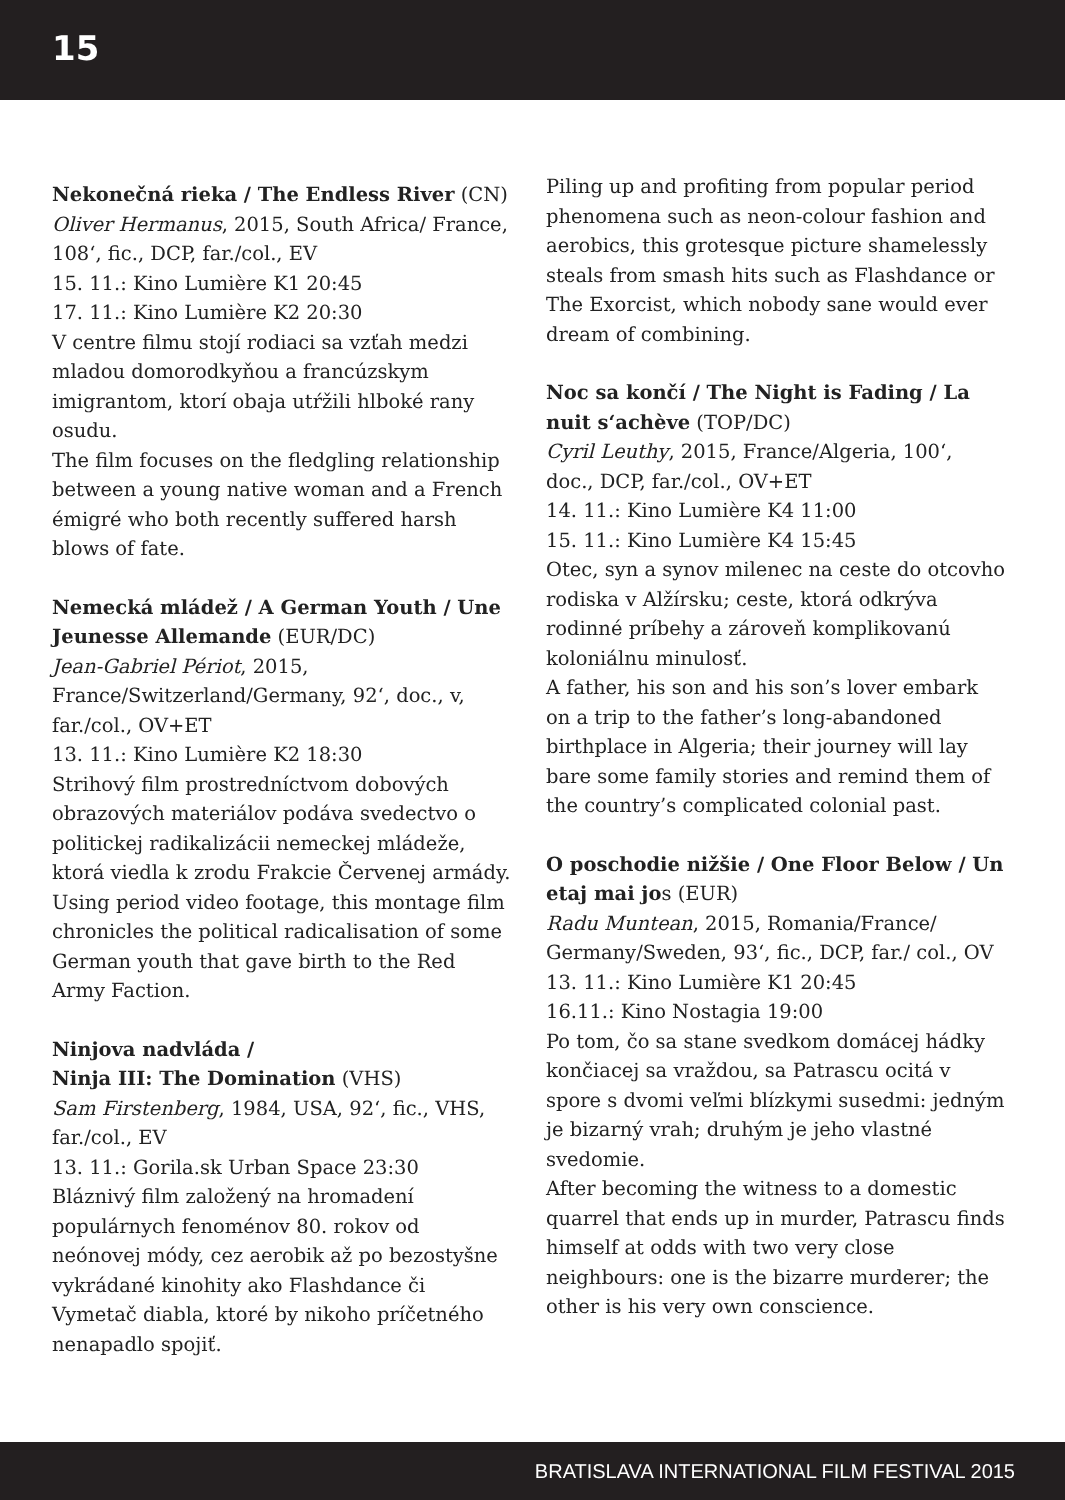15
Nekonečná rieka / The Endless River (CN)
Oliver Hermanus, 2015, South Africa/ France, 108‘, fic., DCP, far./col., EV
15. 11.: Kino Lumière K1 20:45
17. 11.: Kino Lumière K2 20:30
V centre filmu stojí rodiaci sa vzťah medzi mladou domorodkyňou a francúzskym imigrantom, ktorí obaja utŕžili hlboké rany osudu.
The film focuses on the fledgling relationship between a young native woman and a French émigré who both recently suffered harsh blows of fate.
Nemecká mládež / A German Youth / Une Jeunesse Allemande (EUR/DC)
Jean-Gabriel Périot, 2015, France/Switzerland/Germany, 92‘, doc., v, far./col., OV+ET
13. 11.: Kino Lumière K2 18:30
Strihový film prostredníctvom dobových obrazových materiálov podáva svedectvo o politickej radikalizácii nemeckej mládeže, ktorá viedla k zrodu Frakcie Červenej armády.
Using period video footage, this montage film chronicles the political radicalisation of some German youth that gave birth to the Red Army Faction.
Ninjova nadvláda /
Ninja III: The Domination (VHS)
Sam Firstenberg, 1984, USA, 92‘, fic., VHS, far./col., EV
13. 11.: Gorila.sk Urban Space 23:30
Bláznivý film založený na hromadení populárnych fenoménov 80. rokov od neónovej módy, cez aerobik až po bezostyšne vykrádané kinohity ako Flashdance či Vymetač diabla, ktoré by nikoho príčetného nenapadlo spojiť.
Piling up and profiting from popular period phenomena such as neon-colour fashion and aerobics, this grotesque picture shamelessly steals from smash hits such as Flashdance or The Exorcist, which nobody sane would ever dream of combining.
Noc sa končí / The Night is Fading / La nuit s‘achève (TOP/DC)
Cyril Leuthy, 2015, France/Algeria, 100‘, doc., DCP, far./col., OV+ET
14. 11.: Kino Lumière K4 11:00
15. 11.: Kino Lumière K4 15:45
Otec, syn a synov milenec na ceste do otcovho rodiska v Alžírsku; ceste, ktorá odkrýva rodinné príbehy a zároveň komplikovanú koloniálnu minulosť.
A father, his son and his son’s lover embark on a trip to the father’s long-abandoned birthplace in Algeria; their journey will lay bare some family stories and remind them of the country’s complicated colonial past.
O poschodie nižšie / One Floor Below / Un etaj mai jos (EUR)
Radu Muntean, 2015, Romania/France/ Germany/Sweden, 93‘, fic., DCP, far./ col., OV
13. 11.: Kino Lumière K1 20:45
16.11.: Kino Nostagia 19:00
Po tom, čo sa stane svedkom domácej hádky končiacej sa vraždou, sa Patrascu ocitá v spore s dvomi veľmi blízkymi susedmi: jedným je bizarný vrah; druhým je jeho vlastné svedomie.
After becoming the witness to a domestic quarrel that ends up in murder, Patrascu finds himself at odds with two very close neighbours: one is the bizarre murderer; the other is his very own conscience.
BRATISLAVA INTERNATIONAL FILM FESTIVAL 2015